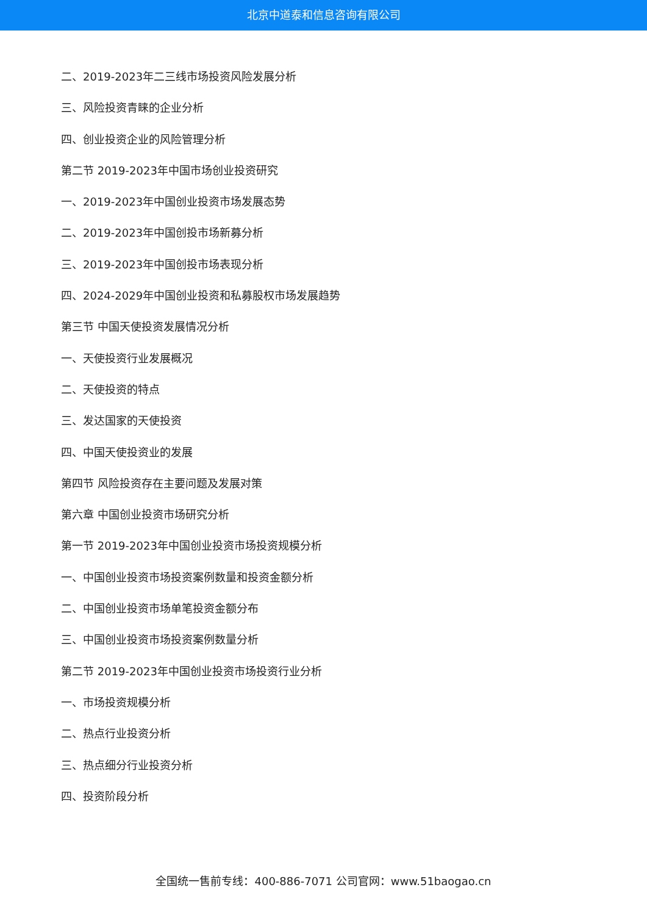北京中道泰和信息咨询有限公司
二、2019-2023年二三线市场投资风险发展分析
三、风险投资青睐的企业分析
四、创业投资企业的风险管理分析
第二节 2019-2023年中国市场创业投资研究
一、2019-2023年中国创业投资市场发展态势
二、2019-2023年中国创投市场新募分析
三、2019-2023年中国创投市场表现分析
四、2024-2029年中国创业投资和私募股权市场发展趋势
第三节 中国天使投资发展情况分析
一、天使投资行业发展概况
二、天使投资的特点
三、发达国家的天使投资
四、中国天使投资业的发展
第四节 风险投资存在主要问题及发展对策
第六章 中国创业投资市场研究分析
第一节 2019-2023年中国创业投资市场投资规模分析
一、中国创业投资市场投资案例数量和投资金额分析
二、中国创业投资市场单笔投资金额分布
三、中国创业投资市场投资案例数量分析
第二节 2019-2023年中国创业投资市场投资行业分析
一、市场投资规模分析
二、热点行业投资分析
三、热点细分行业投资分析
四、投资阶段分析
全国统一售前专线：400-886-7071 公司官网：www.51baogao.cn